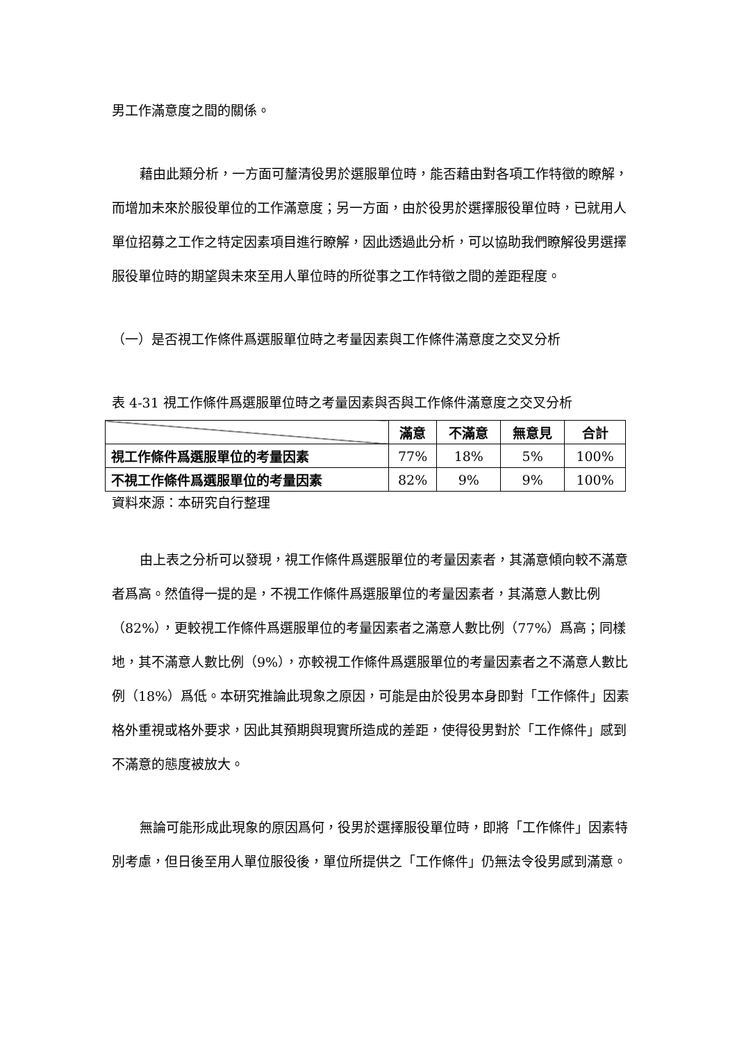男工作滿意度之間的關係。
藉由此類分析，一方面可釐清役男於選服單位時，能否藉由對各項工作特徵的瞭解，而增加未來於服役單位的工作滿意度；另一方面，由於役男於選擇服役單位時，已就用人單位招募之工作之特定因素項目進行瞭解，因此透過此分析，可以協助我們瞭解役男選擇服役單位時的期望與未來至用人單位時的所從事之工作特徵之間的差距程度。
（一）是否視工作條件爲選服單位時之考量因素與工作條件滿意度之交叉分析
表 4-31 視工作條件爲選服單位時之考量因素與否與工作條件滿意度之交叉分析
| | 滿意 | 不滿意 | 無意見 | 合計 |
| --- | --- | --- | --- | --- |
| 視工作條件爲選服單位的考量因素 | 77% | 18% | 5% | 100% |
| 不視工作條件爲選服單位的考量因素 | 82% | 9% | 9% | 100% |
資料來源：本研究自行整理
由上表之分析可以發現，視工作條件爲選服單位的考量因素者，其滿意傾向較不滿意者爲高。然值得一提的是，不視工作條件爲選服單位的考量因素者，其滿意人數比例（82%），更較視工作條件爲選服單位的考量因素者之滿意人數比例（77%）爲高；同樣地，其不滿意人數比例（9%），亦較視工作條件爲選服單位的考量因素者之不滿意人數比例（18%）爲低。本研究推論此現象之原因，可能是由於役男本身即對「工作條件」因素格外重視或格外要求，因此其預期與現實所造成的差距，使得役男對於「工作條件」感到不滿意的態度被放大。
無論可能形成此現象的原因爲何，役男於選擇服役單位時，即將「工作條件」因素特別考慮，但日後至用人單位服役後，單位所提供之「工作條件」仍無法令役男感到滿意。